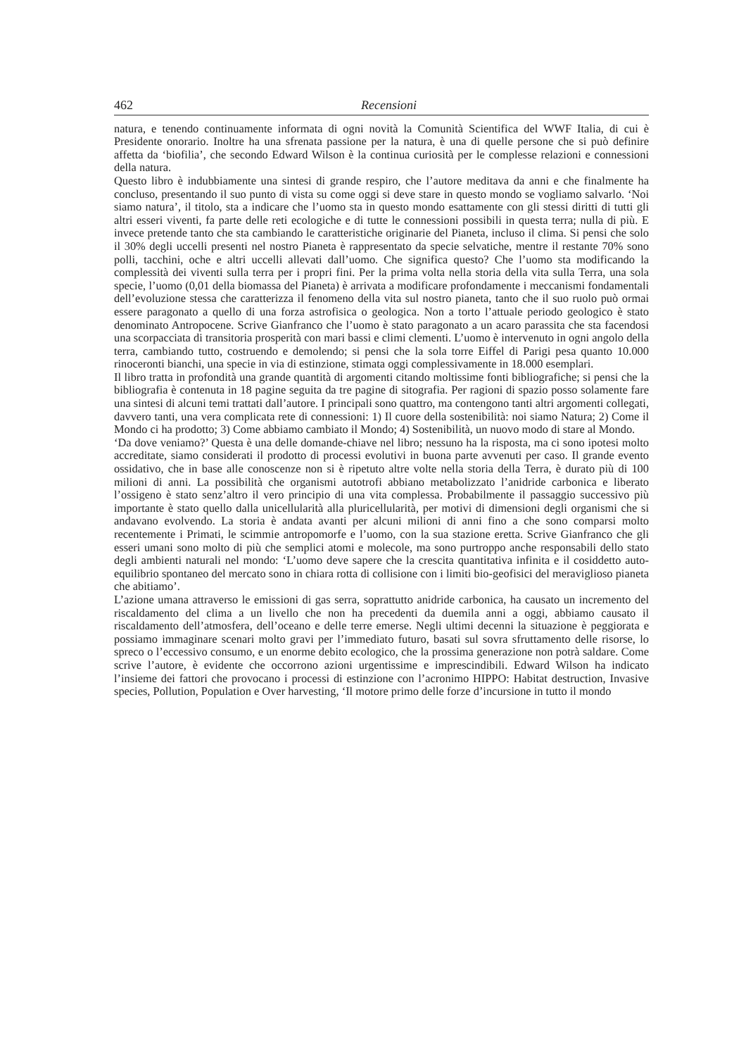462 Recensioni
natura, e tenendo continuamente informata di ogni novità la Comunità Scientifica del WWF Italia, di cui è Presidente onorario. Inoltre ha una sfrenata passione per la natura, è una di quelle persone che si può definire affetta da ‘biofilia’, che secondo Edward Wilson è la continua curiosità per le complesse relazioni e connessioni della natura.
Questo libro è indubbiamente una sintesi di grande respiro, che l’autore meditava da anni e che finalmente ha concluso, presentando il suo punto di vista su come oggi si deve stare in questo mondo se vogliamo salvarlo. ‘Noi siamo natura’, il titolo, sta a indicare che l’uomo sta in questo mondo esattamente con gli stessi diritti di tutti gli altri esseri viventi, fa parte delle reti ecologiche e di tutte le connessioni possibili in questa terra; nulla di più. E invece pretende tanto che sta cambiando le caratteristiche originarie del Pianeta, incluso il clima. Si pensi che solo il 30% degli uccelli presenti nel nostro Pianeta è rappresentato da specie selvatiche, mentre il restante 70% sono polli, tacchini, oche e altri uccelli allevati dall’uomo. Che significa questo? Che l’uomo sta modificando la complessità dei viventi sulla terra per i propri fini. Per la prima volta nella storia della vita sulla Terra, una sola specie, l’uomo (0,01 della biomassa del Pianeta) è arrivata a modificare profondamente i meccanismi fondamentali dell’evoluzione stessa che caratterizza il fenomeno della vita sul nostro pianeta, tanto che il suo ruolo può ormai essere paragonato a quello di una forza astrofisica o geologica. Non a torto l’attuale periodo geologico è stato denominato Antropocene. Scrive Gianfranco che l’uomo è stato paragonato a un acaro parassita che sta facendosi una scorpacciata di transitoria prosperità con mari bassi e climi clementi. L’uomo è intervenuto in ogni angolo della terra, cambiando tutto, costruendo e demolendo; si pensi che la sola torre Eiffel di Parigi pesa quanto 10.000 rinoceronti bianchi, una specie in via di estinzione, stimata oggi complessivamente in 18.000 esemplari.
Il libro tratta in profondità una grande quantità di argomenti citando moltissime fonti bibliografiche; si pensi che la bibliografia è contenuta in 18 pagine seguita da tre pagine di sitografia. Per ragioni di spazio posso solamente fare una sintesi di alcuni temi trattati dall’autore. I principali sono quattro, ma contengono tanti altri argomenti collegati, davvero tanti, una vera complicata rete di connessioni: 1) Il cuore della sostenibilità: noi siamo Natura; 2) Come il Mondo ci ha prodotto; 3) Come abbiamo cambiato il Mondo; 4) Sostenibilità, un nuovo modo di stare al Mondo.
‘Da dove veniamo?’ Questa è una delle domande-chiave nel libro; nessuno ha la risposta, ma ci sono ipotesi molto accreditate, siamo considerati il prodotto di processi evolutivi in buona parte avvenuti per caso. Il grande evento ossidativo, che in base alle conoscenze non si è ripetuto altre volte nella storia della Terra, è durato più di 100 milioni di anni. La possibilità che organismi autotrofi abbiano metabolizzato l’anidride carbonica e liberato l’ossigeno è stato senz’altro il vero principio di una vita complessa. Probabilmente il passaggio successivo più importante è stato quello dalla unicellularità alla pluricellularità, per motivi di dimensioni degli organismi che si andavano evolvendo. La storia è andata avanti per alcuni milioni di anni fino a che sono comparsi molto recentemente i Primati, le scimmie antropomorfe e l’uomo, con la sua stazione eretta. Scrive Gianfranco che gli esseri umani sono molto di più che semplici atomi e molecole, ma sono purtroppo anche responsabili dello stato degli ambienti naturali nel mondo: ‘L’uomo deve sapere che la crescita quantitativa infinita e il cosiddetto auto-equilibrio spontaneo del mercato sono in chiara rotta di collisione con i limiti bio-geofisici del meraviglioso pianeta che abitiamo’.
L’azione umana attraverso le emissioni di gas serra, soprattutto anidride carbonica, ha causato un incremento del riscaldamento del clima a un livello che non ha precedenti da duemila anni a oggi, abbiamo causato il riscaldamento dell’atmosfera, dell’oceano e delle terre emerse. Negli ultimi decenni la situazione è peggiorata e possiamo immaginare scenari molto gravi per l’immediato futuro, basati sul sovra sfruttamento delle risorse, lo spreco o l’eccessivo consumo, e un enorme debito ecologico, che la prossima generazione non potrà saldare. Come scrive l’autore, è evidente che occorrono azioni urgentissime e imprescindibili. Edward Wilson ha indicato l’insieme dei fattori che provocano i processi di estinzione con l’acronimo HIPPO: Habitat destruction, Invasive species, Pollution, Population e Over harvesting, ‘Il motore primo delle forze d’incursione in tutto il mondo